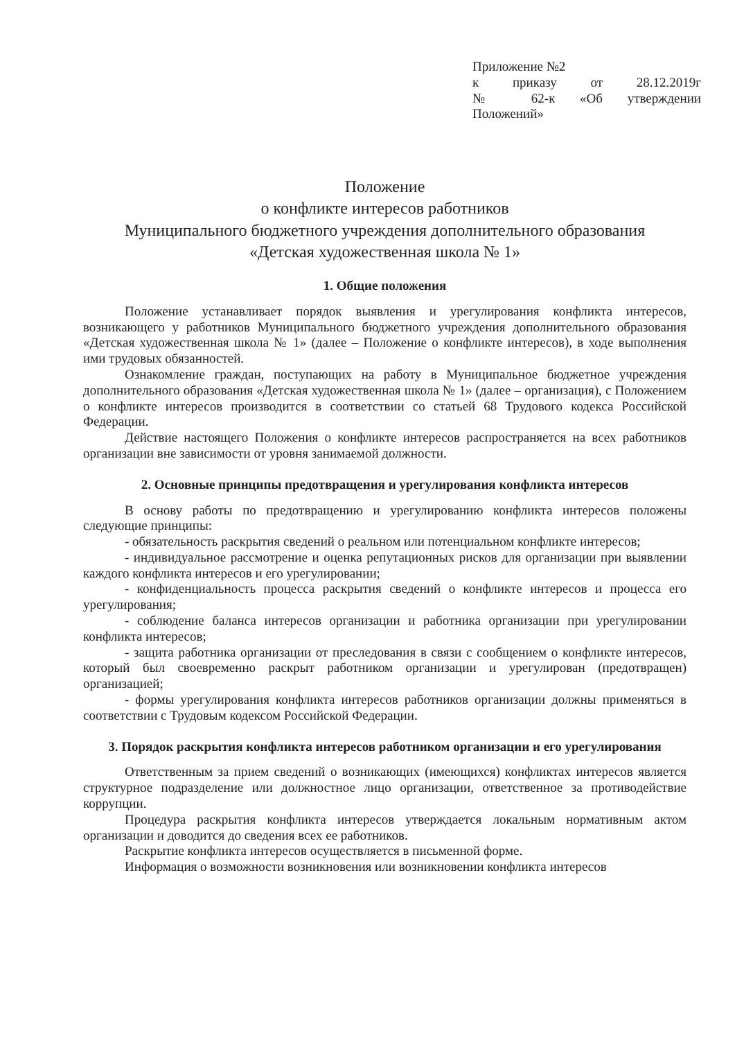Приложение №2
к приказу от 28.12.2019г
№ 62-к «Об утверждении
Положений»
Положение
о конфликте интересов работников
Муниципального бюджетного учреждения дополнительного образования
«Детская художественная школа № 1»
1. Общие положения
Положение устанавливает порядок выявления и урегулирования конфликта интересов, возникающего у работников Муниципального бюджетного учреждения дополнительного образования «Детская художественная школа № 1» (далее – Положение о конфликте интересов), в ходе выполнения ими трудовых обязанностей.
Ознакомление граждан, поступающих на работу в Муниципальное бюджетное учреждения дополнительного образования «Детская художественная школа № 1» (далее – организация), с Положением о конфликте интересов производится в соответствии со статьей 68 Трудового кодекса Российской Федерации.
Действие настоящего Положения о конфликте интересов распространяется на всех работников организации вне зависимости от уровня занимаемой должности.
2. Основные принципы предотвращения и урегулирования конфликта интересов
В основу работы по предотвращению и урегулированию конфликта интересов положены следующие принципы:
- обязательность раскрытия сведений о реальном или потенциальном конфликте интересов;
- индивидуальное рассмотрение и оценка репутационных рисков для организации при выявлении каждого конфликта интересов и его урегулировании;
- конфиденциальность процесса раскрытия сведений о конфликте интересов и процесса его урегулирования;
- соблюдение баланса интересов организации и работника организации при урегулировании конфликта интересов;
- защита работника организации от преследования в связи с сообщением о конфликте интересов, который был своевременно раскрыт работником организации и урегулирован (предотвращен) организацией;
- формы урегулирования конфликта интересов работников организации должны применяться в соответствии с Трудовым кодексом Российской Федерации.
3. Порядок раскрытия конфликта интересов работником организации и его урегулирования
Ответственным за прием сведений о возникающих (имеющихся) конфликтах интересов является структурное подразделение или должностное лицо организации, ответственное за противодействие коррупции.
Процедура раскрытия конфликта интересов утверждается локальным нормативным актом организации и доводится до сведения всех ее работников.
Раскрытие конфликта интересов осуществляется в письменной форме.
Информация о возможности возникновения или возникновении конфликта интересов